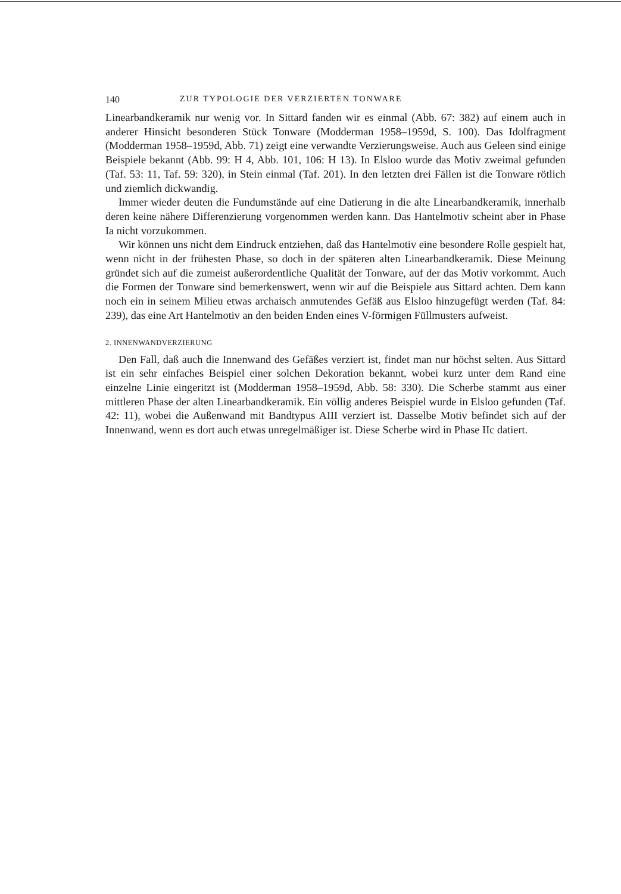140 ZUR TYPOLOGIE DER VERZIERTEN TONWARE
Linearbandkeramik nur wenig vor. In Sittard fanden wir es einmal (Abb. 67: 382) auf einem auch in anderer Hinsicht besonderen Stück Tonware (Modderman 1958–1959d, S. 100). Das Idolfragment (Modderman 1958–1959d, Abb. 71) zeigt eine verwandte Verzierungsweise. Auch aus Geleen sind einige Beispiele bekannt (Abb. 99: H 4, Abb. 101, 106: H 13). In Elsloo wurde das Motiv zweimal gefunden (Taf. 53: 11, Taf. 59: 320), in Stein einmal (Taf. 201). In den letzten drei Fällen ist die Tonware rötlich und ziemlich dickwandig.
Immer wieder deuten die Fundumstände auf eine Datierung in die alte Linearbandkeramik, innerhalb deren keine nähere Differenzierung vorgenommen werden kann. Das Hantelmotiv scheint aber in Phase Ia nicht vorzukommen.
Wir können uns nicht dem Eindruck entziehen, daß das Hantelmotiv eine besondere Rolle gespielt hat, wenn nicht in der frühesten Phase, so doch in der späteren alten Linearbandkeramik. Diese Meinung gründet sich auf die zumeist außerordentliche Qualität der Tonware, auf der das Motiv vorkommt. Auch die Formen der Tonware sind bemerkenswert, wenn wir auf die Beispiele aus Sittard achten. Dem kann noch ein in seinem Milieu etwas archaisch anmutendes Gefäß aus Elsloo hinzugefügt werden (Taf. 84: 239), das eine Art Hantelmotiv an den beiden Enden eines V-förmigen Füllmusters aufweist.
2. INNENWANDVERZIERUNG
Den Fall, daß auch die Innenwand des Gefäßes verziert ist, findet man nur höchst selten. Aus Sittard ist ein sehr einfaches Beispiel einer solchen Dekoration bekannt, wobei kurz unter dem Rand eine einzelne Linie eingeritzt ist (Modderman 1958–1959d, Abb. 58: 330). Die Scherbe stammt aus einer mittleren Phase der alten Linearbandkeramik. Ein völlig anderes Beispiel wurde in Elsloo gefunden (Taf. 42: 11), wobei die Außenwand mit Bandtypus AIII verziert ist. Dasselbe Motiv befindet sich auf der Innenwand, wenn es dort auch etwas unregelmäßiger ist. Diese Scherbe wird in Phase IIc datiert.